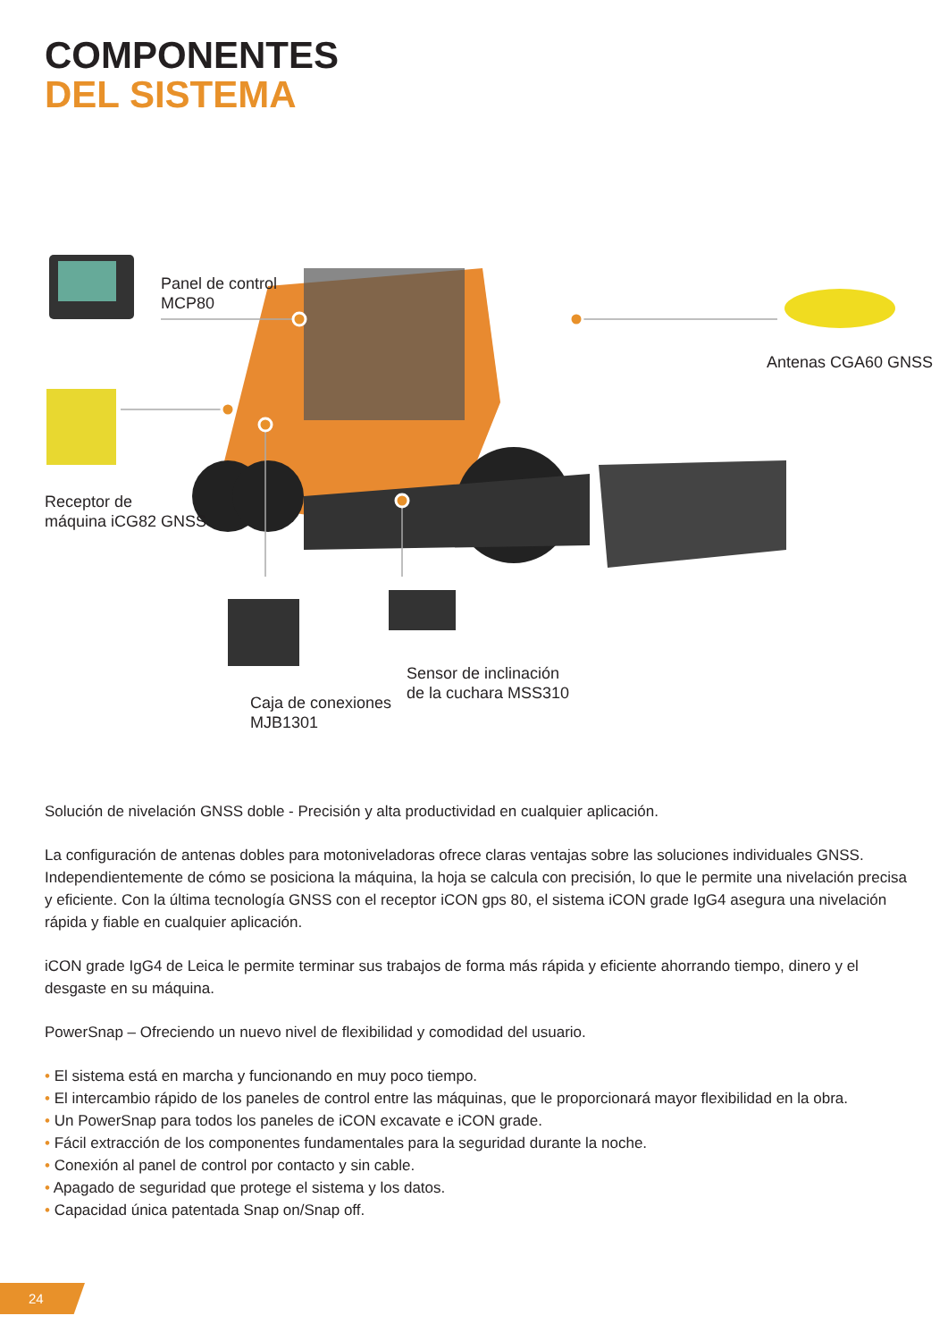COMPONENTES
DEL SISTEMA
Panel de control
MCP80
Antenas CGA60 GNSS
Receptor de
máquina iCG82 GNSS
Sensor de inclinación
de la cuchara MSS310
Caja de conexiones
MJB1301
Solución de nivelación GNSS doble - Precisión y alta productividad en cualquier aplicación.
La configuración de antenas dobles para motoniveladoras ofrece claras ventajas sobre las soluciones individuales GNSS. Independientemente de cómo se posiciona la máquina, la hoja se calcula con precisión, lo que le permite una nivelación precisa y eficiente. Con la última tecnología GNSS con el receptor iCON gps 80, el sistema iCON grade IgG4 asegura una nivelación rápida y fiable en cualquier aplicación.
iCON grade IgG4 de Leica le permite terminar sus trabajos de forma más rápida y eficiente ahorrando tiempo, dinero y el desgaste en su máquina.
PowerSnap – Ofreciendo un nuevo nivel de flexibilidad y comodidad del usuario.
• El sistema está en marcha y funcionando en muy poco tiempo.
• El intercambio rápido de los paneles de control entre las máquinas, que le proporcionará mayor flexibilidad en la obra.
• Un PowerSnap para todos los paneles de iCON excavate e iCON grade.
• Fácil extracción de los componentes fundamentales para la seguridad durante la noche.
• Conexión al panel de control por contacto y sin cable.
• Apagado de seguridad que protege el sistema y los datos.
• Capacidad única patentada Snap on/Snap off.
24